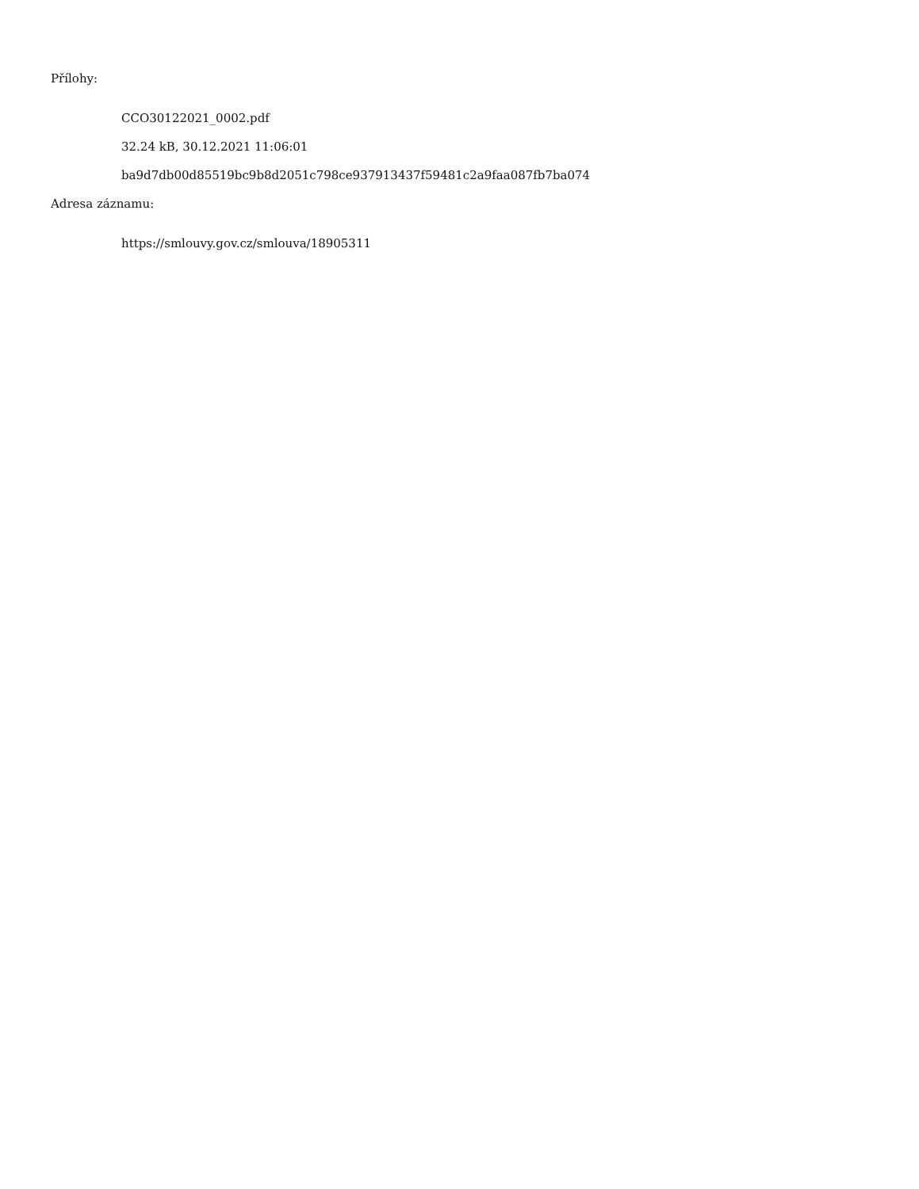Přílohy:
CCO30122021_0002.pdf
32.24 kB, 30.12.2021 11:06:01
ba9d7db00d85519bc9b8d2051c798ce937913437f59481c2a9faa087fb7ba074
Adresa záznamu:
https://smlouvy.gov.cz/smlouva/18905311